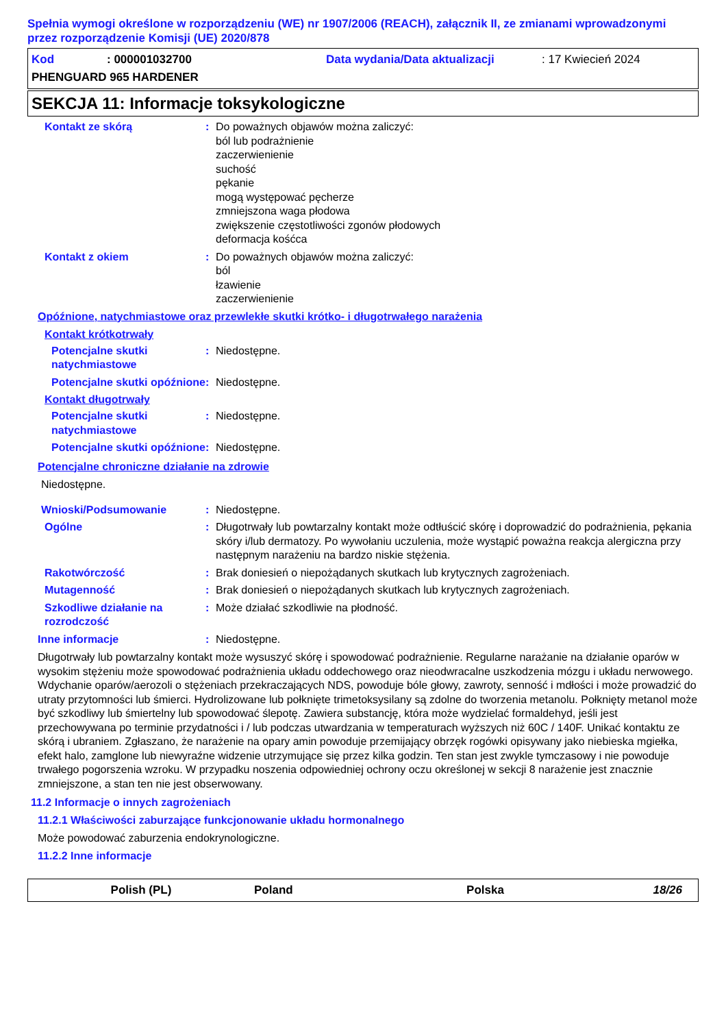Spełnia wymogi określone w rozporządzeniu (WE) nr 1907/2006 (REACH), załącznik II, ze zmianami wprowadzonymi przez rozporządzenie Komisji (UE) 2020/878
Kod: 000001032700 Data wydania/Data aktualizacji: 17 Kwiecień 2024
PHENGUARD 965 HARDENER
SEKCJA 11: Informacje toksykologiczne
Kontakt ze skórą : Do poważnych objawów można zaliczyć:
ból lub podrażnienie
zaczerwienienie
suchość
pękanie
mogą występować pęcherze
zmniejszona waga płodowa
zwiększenie częstotliwości zgonów płodowych
deformacja kośćca
Kontakt z okiem : Do poważnych objawów można zaliczyć:
ból
łzawienie
zaczerwienienie
Opóźnione, natychmiastowe oraz przewlekłe skutki krótko- i długotrwałego narażenia
Kontakt krótkotrwały
Potencjalne skutki natychmiastowe
: Niedostępne.
Potencjalne skutki opóźnione
: Niedostępne.
Kontakt długotrwały
Potencjalne skutki natychmiastowe
: Niedostępne.
Potencjalne skutki opóźnione
: Niedostępne.
Potencjalne chroniczne działanie na zdrowie
Niedostępne.
Wnioski/Podsumowanie : Niedostępne.
Ogólne : Długotrwały lub powtarzalny kontakt może odtłuścić skórę i doprowadzić do podrażnienia, pękania skóry i/lub dermatozy. Po wywołaniu uczulenia, może wystąpić poważna reakcja alergiczna przy następnym narażeniu na bardzo niskie stężenia.
Rakotwórczość : Brak doniesień o niepożądanych skutkach lub krytycznych zagrożeniach.
Mutagenność : Brak doniesień o niepożądanych skutkach lub krytycznych zagrożeniach.
Szkodliwe działanie na rozrodczość
: Może działać szkodliwie na płodność.
Inne informacje : Niedostępne.
Długotrwały lub powtarzalny kontakt może wysuszyć skórę i spowodować podrażnienie. Regularne narażanie na działanie oparów w wysokim stężeniu może spowodować podrażnienia układu oddechowego oraz nieodwracalne uszkodzenia mózgu i układu nerwowego. Wdychanie oparów/aerozoli o stężeniach przekraczających NDS, powoduje bóle głowy, zawroty, senność i mdłości i może prowadzić do utraty przytomności lub śmierci. Hydrolizowane lub połknięte trimetoksysilany są zdolne do tworzenia metanolu. Połknięty metanol może być szkodliwy lub śmiertelny lub spowodować ślepotę. Zawiera substancję, która może wydzielać formaldehyd, jeśli jest przechowywana po terminie przydatności i / lub podczas utwardzania w temperaturach wyższych niż 60C / 140F. Unikać kontaktu ze skórą i ubraniem. Zgłaszano, że narażenie na opary amin powoduje przemijający obrzęk rogówki opisywany jako niebieska mgiełka, efekt halo, zamglone lub niewyraźne widzenie utrzymujące się przez kilka godzin. Ten stan jest zwykle tymczasowy i nie powoduje trwałego pogorszenia wzroku. W przypadku noszenia odpowiedniej ochrony oczu określonej w sekcji 8 narażenie jest znacznie zmniejszone, a stan ten nie jest obserwowany.
11.2 Informacje o innych zagrożeniach
11.2.1 Właściwości zaburzające funkcjonowanie układu hormonalnego
Może powodować zaburzenia endokrynologiczne.
11.2.2 Inne informacje
Polish (PL) Poland Polska 18/26